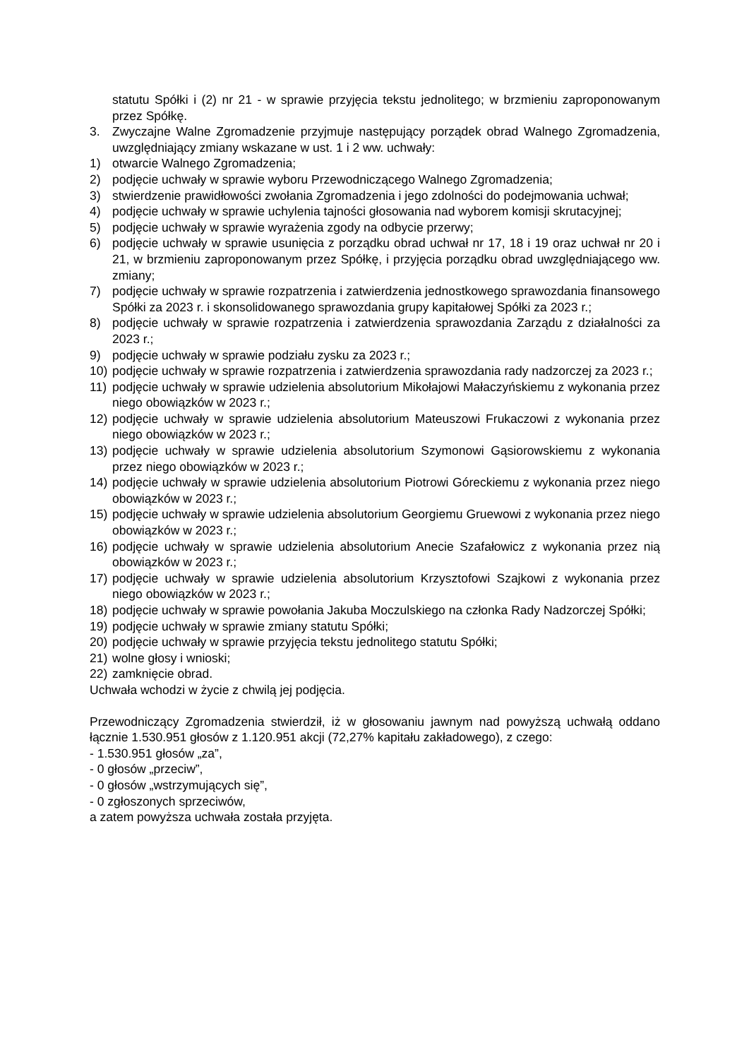statutu Spółki i (2) nr 21 - w sprawie przyjęcia tekstu jednolitego; w brzmieniu zaproponowanym przez Spółkę.
3. Zwyczajne Walne Zgromadzenie przyjmuje następujący porządek obrad Walnego Zgromadzenia, uwzględniający zmiany wskazane w ust. 1 i 2 ww. uchwały:
1) otwarcie Walnego Zgromadzenia;
2) podjęcie uchwały w sprawie wyboru Przewodniczącego Walnego Zgromadzenia;
3) stwierdzenie prawidłowości zwołania Zgromadzenia i jego zdolności do podejmowania uchwał;
4) podjęcie uchwały w sprawie uchylenia tajności głosowania nad wyborem komisji skrutacyjnej;
5) podjęcie uchwały w sprawie wyrażenia zgody na odbycie przerwy;
6) podjęcie uchwały w sprawie usunięcia z porządku obrad uchwał nr 17, 18 i 19 oraz uchwał nr 20 i 21, w brzmieniu zaproponowanym przez Spółkę, i przyjęcia porządku obrad uwzględniającego ww. zmiany;
7) podjęcie uchwały w sprawie rozpatrzenia i zatwierdzenia jednostkowego sprawozdania finansowego Spółki za 2023 r. i skonsolidowanego sprawozdania grupy kapitałowej Spółki za 2023 r.;
8) podjęcie uchwały w sprawie rozpatrzenia i zatwierdzenia sprawozdania Zarządu z działalności za 2023 r.;
9) podjęcie uchwały w sprawie podziału zysku za 2023 r.;
10) podjęcie uchwały w sprawie rozpatrzenia i zatwierdzenia sprawozdania rady nadzorczej za 2023 r.;
11) podjęcie uchwały w sprawie udzielenia absolutorium Mikołajowi Małaczyńskiemu z wykonania przez niego obowiązków w 2023 r.;
12) podjęcie uchwały w sprawie udzielenia absolutorium Mateuszowi Frukaczowi z wykonania przez niego obowiązków w 2023 r.;
13) podjęcie uchwały w sprawie udzielenia absolutorium Szymonowi Gąsiorowskiemu z wykonania przez niego obowiązków w 2023 r.;
14) podjęcie uchwały w sprawie udzielenia absolutorium Piotrowi Góreckiemu z wykonania przez niego obowiązków w 2023 r.;
15) podjęcie uchwały w sprawie udzielenia absolutorium Georgiemu Gruewowi z wykonania przez niego obowiązków w 2023 r.;
16) podjęcie uchwały w sprawie udzielenia absolutorium Anecie Szafałowicz z wykonania przez nią obowiązków w 2023 r.;
17) podjęcie uchwały w sprawie udzielenia absolutorium Krzysztofowi Szajkowi z wykonania przez niego obowiązków w 2023 r.;
18) podjęcie uchwały w sprawie powołania Jakuba Moczulskiego na członka Rady Nadzorczej Spółki;
19) podjęcie uchwały w sprawie zmiany statutu Spółki;
20) podjęcie uchwały w sprawie przyjęcia tekstu jednolitego statutu Spółki;
21) wolne głosy i wnioski;
22) zamknięcie obrad.
Uchwała wchodzi w życie z chwilą jej podjęcia.
Przewodniczący Zgromadzenia stwierdził, iż w głosowaniu jawnym nad powyższą uchwałą oddano łącznie 1.530.951 głosów z 1.120.951 akcji (72,27% kapitału zakładowego), z czego:
- 1.530.951 głosów „za”,
- 0 głosów „przeciw”,
- 0 głosów „wstrzymujących się”,
- 0 zgłoszonych sprzeciwów,
a zatem powyższa uchwała została przyjęta.